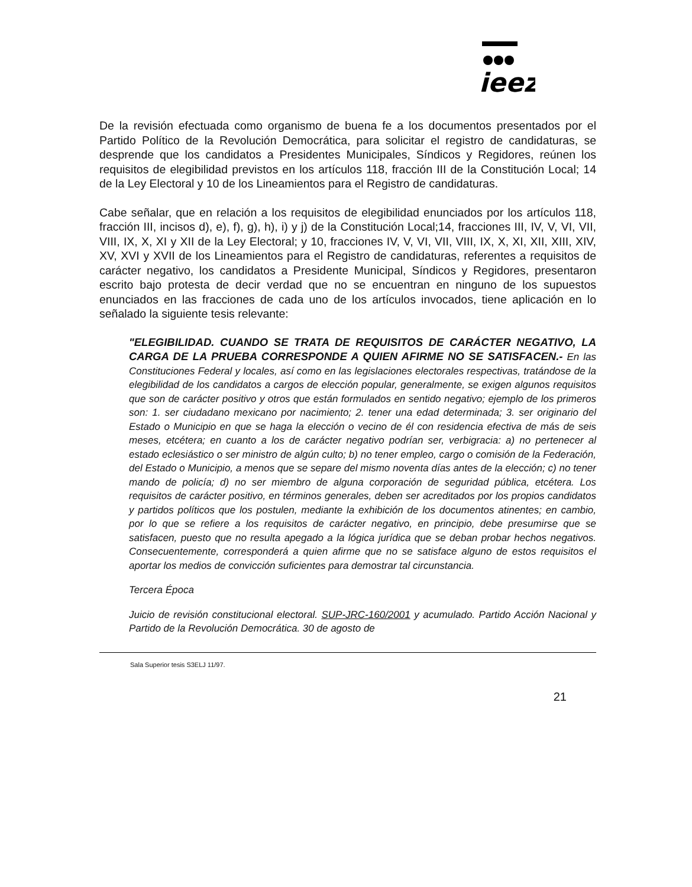ieez
De la revisión efectuada como organismo de buena fe a los documentos presentados por el Partido Político de la Revolución Democrática, para solicitar el registro de candidaturas, se desprende que los candidatos a Presidentes Municipales, Síndicos y Regidores, reúnen los requisitos de elegibilidad previstos en los artículos 118, fracción III de la Constitución Local; 14 de la Ley Electoral y 10 de los Lineamientos para el Registro de candidaturas.
Cabe señalar, que en relación a los requisitos de elegibilidad enunciados por los artículos 118, fracción III, incisos d), e), f), g), h), i) y j) de la Constitución Local;14, fracciones III, IV, V, VI, VII, VIII, IX, X, XI y XII de la Ley Electoral; y 10, fracciones IV, V, VI, VII, VIII, IX, X, XI, XII, XIII, XIV, XV, XVI y XVII de los Lineamientos para el Registro de candidaturas, referentes a requisitos de carácter negativo, los candidatos a Presidente Municipal, Síndicos y Regidores, presentaron escrito bajo protesta de decir verdad que no se encuentran en ninguno de los supuestos enunciados en las fracciones de cada uno de los artículos invocados, tiene aplicación en lo señalado la siguiente tesis relevante:
"ELEGIBILIDAD. CUANDO SE TRATA DE REQUISITOS DE CARÁCTER NEGATIVO, LA CARGA DE LA PRUEBA CORRESPONDE A QUIEN AFIRME NO SE SATISFACEN.- En las Constituciones Federal y locales, así como en las legislaciones electorales respectivas, tratándose de la elegibilidad de los candidatos a cargos de elección popular, generalmente, se exigen algunos requisitos que son de carácter positivo y otros que están formulados en sentido negativo; ejemplo de los primeros son: 1. ser ciudadano mexicano por nacimiento; 2. tener una edad determinada; 3. ser originario del Estado o Municipio en que se haga la elección o vecino de él con residencia efectiva de más de seis meses, etcétera; en cuanto a los de carácter negativo podrían ser, verbigracia: a) no pertenecer al estado eclesiástico o ser ministro de algún culto; b) no tener empleo, cargo o comisión de la Federación, del Estado o Municipio, a menos que se separe del mismo noventa días antes de la elección; c) no tener mando de policía; d) no ser miembro de alguna corporación de seguridad pública, etcétera. Los requisitos de carácter positivo, en términos generales, deben ser acreditados por los propios candidatos y partidos políticos que los postulen, mediante la exhibición de los documentos atinentes; en cambio, por lo que se refiere a los requisitos de carácter negativo, en principio, debe presumirse que se satisfacen, puesto que no resulta apegado a la lógica jurídica que se deban probar hechos negativos. Consecuentemente, corresponderá a quien afirme que no se satisface alguno de estos requisitos el aportar los medios de convicción suficientes para demostrar tal circunstancia.
Tercera Época
Juicio de revisión constitucional electoral. SUP-JRC-160/2001 y acumulado. Partido Acción Nacional y Partido de la Revolución Democrática. 30 de agosto de
Sala Superior tesis S3ELJ 11/97.
21